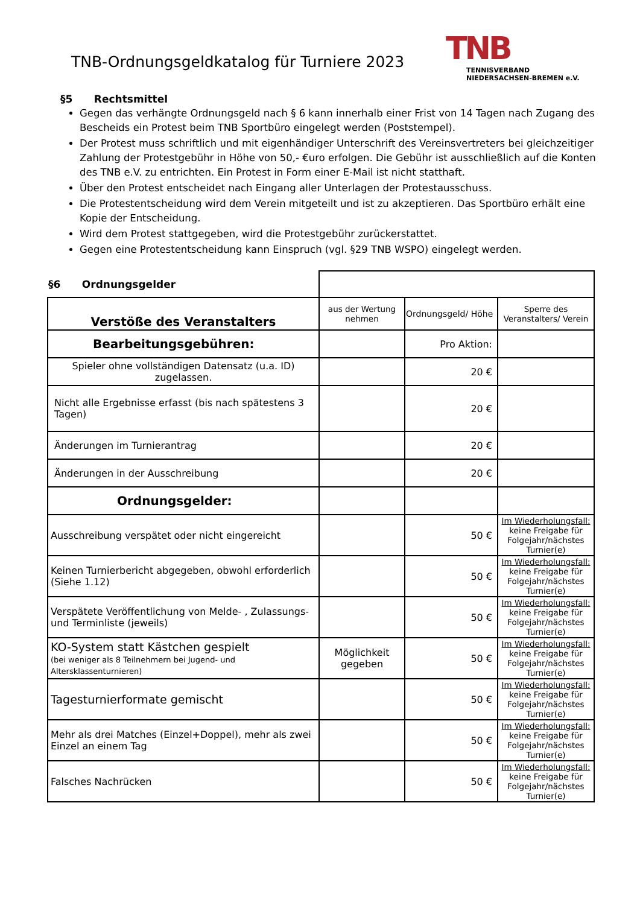TNB-Ordnungsgeldkatalog für Turniere 2023
TNB
TENNISVERBAND
NIEDERSACHSEN-BREMEN e.V.
§5 Rechtsmittel
Gegen das verhängte Ordnungsgeld nach § 6 kann innerhalb einer Frist von 14 Tagen nach Zugang des Bescheids ein Protest beim TNB Sportbüro eingelegt werden (Poststempel).
Der Protest muss schriftlich und mit eigenhändiger Unterschrift des Vereinsvertreters bei gleichzeitiger Zahlung der Protestgebühr in Höhe von 50,- €uro erfolgen. Die Gebühr ist ausschließlich auf die Konten des TNB e.V. zu entrichten. Ein Protest in Form einer E-Mail ist nicht statthaft.
Über den Protest entscheidet nach Eingang aller Unterlagen der Protestausschuss.
Die Protestentscheidung wird dem Verein mitgeteilt und ist zu akzeptieren. Das Sportbüro erhält eine Kopie der Entscheidung.
Wird dem Protest stattgegeben, wird die Protestgebühr zurückerstattet.
Gegen eine Protestentscheidung kann Einspruch (vgl. §29 TNB WSPO) eingelegt werden.
| §6 Ordnungsgelder | | | |
| Verstöße des Veranstalters | aus der Wertung nehmen | Ordnungsgeld/ Höhe | Sperre des Veranstalters/ Verein |
| Bearbeitungsgebühren: | | Pro Aktion: | |
| Spieler ohne vollständigen Datensatz (u.a. ID) zugelassen. | | 20 € | |
| Nicht alle Ergebnisse erfasst (bis nach spätestens 3 Tagen) | | 20 € | |
| Änderungen im Turnierantrag | | 20 € | |
| Änderungen in der Ausschreibung | | 20 € | |
| Ordnungsgelder: | | | |
| Ausschreibung verspätet oder nicht eingereicht | | 50 € | Im Wiederholungsfall: keine Freigabe für Folgejahr/nächstes Turnier(e) |
| Keinen Turnierbericht abgegeben, obwohl erforderlich (Siehe 1.12) | | 50 € | Im Wiederholungsfall: keine Freigabe für Folgejahr/nächstes Turnier(e) |
| Verspätete Veröffentlichung von Melde- , Zulassungs- und Terminliste (jeweils) | | 50 € | Im Wiederholungsfall: keine Freigabe für Folgejahr/nächstes Turnier(e) |
| KO-System statt Kästchen gespielt (bei weniger als 8 Teilnehmern bei Jugend- und Altersklassenturnieren) | Möglichkeit gegeben | 50 € | Im Wiederholungsfall: keine Freigabe für Folgejahr/nächstes Turnier(e) |
| Tagesturnierformate gemischt | | 50 € | Im Wiederholungsfall: keine Freigabe für Folgejahr/nächstes Turnier(e) |
| Mehr als drei Matches (Einzel+Doppel), mehr als zwei Einzel an einem Tag | | 50 € | Im Wiederholungsfall: keine Freigabe für Folgejahr/nächstes Turnier(e) |
| Falsches Nachrücken | | 50 € | Im Wiederholungsfall: keine Freigabe für Folgejahr/nächstes Turnier(e) |